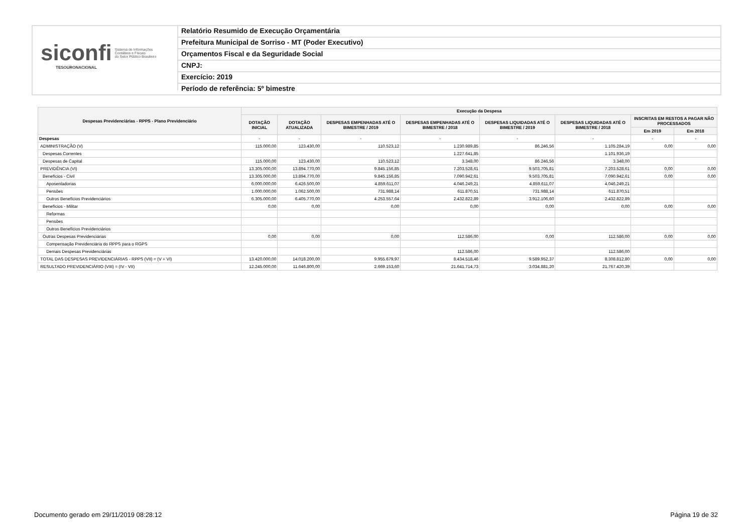siconfi Sistema de Informações
Contábeis e Fiscais
do Setor Público Brasileiro
TESOURONACIONAL
Relatório Resumido de Execução Orçamentária
Prefeitura Municipal de Sorriso - MT (Poder Executivo)
Orçamentos Fiscal e da Seguridade Social
CNPJ:
Exercício: 2019
Período de referência: 5º bimestre
| Despesas Previdenciárias - RPPS - Plano Previdenciário | Execução da Despesa | | | | | | | |
| --- | --- | --- | --- | --- | --- | --- | --- | --- |
| | DOTAÇÃO INICIAL | DOTAÇÃO ATUALIZADA | DESPESAS EMPENHADAS ATÉ O BIMESTRE / 2019 | DESPESAS EMPENHADAS ATÉ O BIMESTRE / 2018 | DESPESAS LIQUIDADAS ATÉ O BIMESTRE / 2019 | DESPESAS LIQUIDADAS ATÉ O BIMESTRE / 2018 | INSCRITAS EM RESTOS A PAGAR NÃO PROCESSADOS | |
| | | | | | | | Em 2019 | Em 2018 |
| Despesas | - | - | - | - | - | - | - | - |
| ADMINISTRAÇÃO (V) | 115.000,00 | 123.430,00 | 110.523,12 | 1.230.989,85 | 86.246,56 | 1.105.284,19 | 0,00 | 0,00 |
| Despesas Correntes | | | | 1.227.641,85 | | 1.101.936,19 | | |
| Despesas de Capital | 115.000,00 | 123.430,00 | 110.523,12 | 3.348,00 | 86.246,56 | 3.348,00 | | |
| PREVIDÊNCIA (VI) | 13.305.000,00 | 13.894.770,00 | 9.845.156,85 | 7.203.528,61 | 9.503.705,81 | 7.203.528,61 | 0,00 | 0,00 |
| Benefícios - Civil | 13.305.000,00 | 13.894.770,00 | 9.845.156,85 | 7.090.942,61 | 9.503.705,81 | 7.090.942,61 | 0,00 | 0,00 |
| Aposentadorias | 6.000.000,00 | 6.426.500,00 | 4.859.611,07 | 4.046.249,21 | 4.859.611,07 | 4.046.249,21 | | |
| Pensões | 1.000.000,00 | 1.062.500,00 | 731.988,14 | 611.870,51 | 731.988,14 | 611.870,51 | | |
| Outros Benefícios Previdenciários | 6.305.000,00 | 6.405.770,00 | 4.253.557,64 | 2.432.822,89 | 3.912.106,60 | 2.432.822,89 | | |
| Benefícios - Militar | 0,00 | 0,00 | 0,00 | 0,00 | 0,00 | 0,00 | 0,00 | 0,00 |
| Reformas | | | | | | | | |
| Pensões | | | | | | | | |
| Outros Benefícios Previdenciários | | | | | | | | |
| Outras Despesas Previdenciárias | 0,00 | 0,00 | 0,00 | 112.586,00 | 0,00 | 112.586,00 | 0,00 | 0,00 |
| Compensação Previdenciária do RPPS para o RGPS | | | | | | | | |
| Demais Despesas Previdenciárias | | | | 112.586,00 | | 112.586,00 | | |
| TOTAL DAS DESPESAS PREVIDENCIÁRIAS - RPPS (VII) = (V + VI) | 13.420.000,00 | 14.018.200,00 | 9.955.679,97 | 8.434.518,46 | 9.589.952,37 | 8.308.812,80 | 0,00 | 0,00 |
| RESULTADO PREVIDENCIÁRIO (VIII) = (IV - VII) | 12.245.000,00 | 11.646.800,00 | 2.669.153,60 | 21.641.714,73 | 3.034.881,20 | 21.767.420,39 | | |
Documento gerado em 29/11/2019 08:28:12
Página 19 de 32